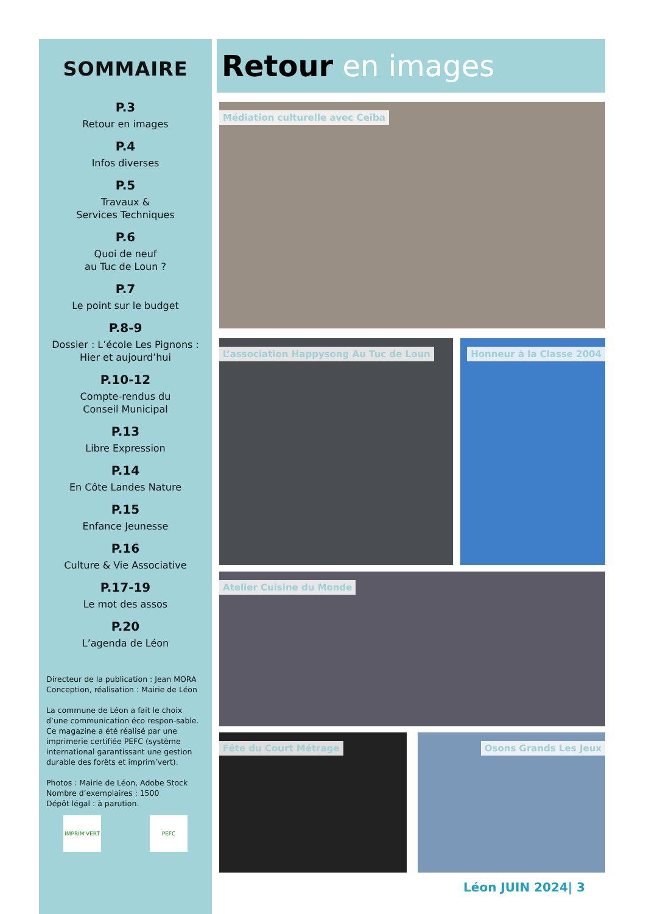SOMMAIRE
P.3
Retour en images
P.4
Infos diverses
P.5
Travaux &
Services Techniques
P.6
Quoi de neuf
au Tuc de Loun ?
P.7
Le point sur le budget
P.8-9
Dossier : L’école Les Pignons :
Hier et aujourd’hui
P.10-12
Compte-rendus du
Conseil Municipal
P.13
Libre Expression
P.14
En Côte Landes Nature
P.15
Enfance Jeunesse
P.16
Culture & Vie Associative
P.17-19
Le mot des assos
P.20
L’agenda de Léon
Directeur de la publication : Jean MORA
Conception, réalisation : Mairie de Léon
La commune de Léon a fait le choix d’une communication éco respon-sable. Ce magazine a été réalisé par une imprimerie certifiée PEFC (système international garantissant une gestion durable des forêts et imprim’vert).
Photos : Mairie de Léon, Adobe Stock
Nombre d’exemplaires : 1500
Dépôt légal : à parution.
IMPRIM'VERT PEFC
Retour en images
Médiation culturelle avec Ceïba
L’association Happysong Au Tuc de Loun Honneur à la Classe 2004
Atelier Cuisine du Monde
Fête du Court Métrage Osons Grands Les Jeux
Léon JUIN 2024| 3